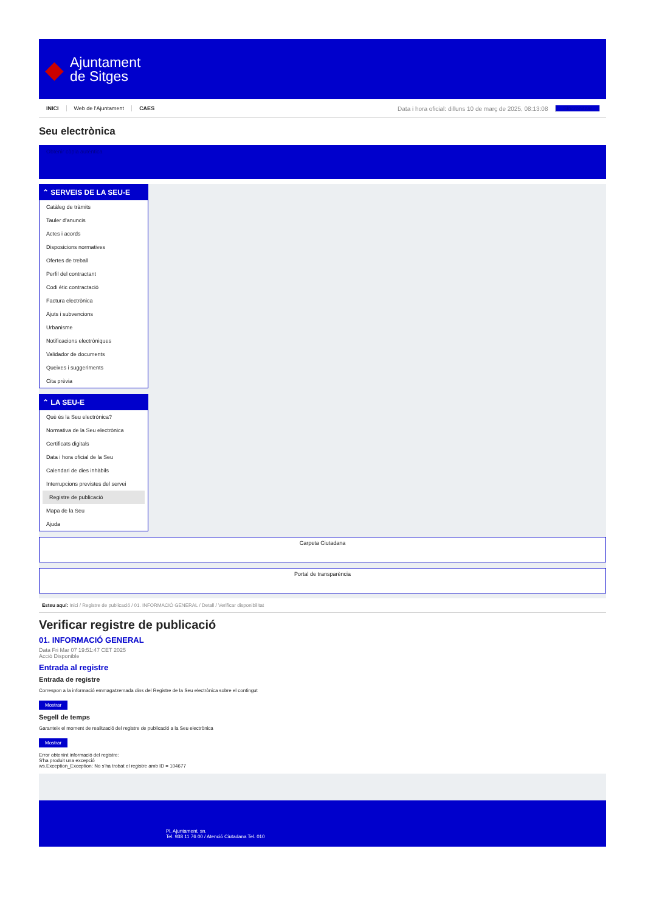◆
Ajuntament
de Sitges
INICI Web de l'Ajuntament CAES Data i hora oficial: dilluns 10 de març de 2025, 08:13:08 Sincronitzar
Seu electrònica
Obtenir còpia autèntica
⌃ SERVEIS DE LA SEU-E
Catàleg de tràmits
Tauler d'anuncis
Actes i acords
Disposicions normatives
Ofertes de treball
Perfil del contractant
Codi ètic contractació
Factura electrònica
Ajuts i subvencions
Urbanisme
Notificacions electròniques
Validador de documents
Queixes i suggeriments
Cita prèvia
⌃ LA SEU-E
Què és la Seu electrònica?
Normativa de la Seu electrònica
Certificats digitals
Data i hora oficial de la Seu
Calendari de dies inhàbils
Interrupcions previstes del servei
Registre de publicació
Mapa de la Seu
Ajuda
Carpeta Ciutadana
Portal de transparència
Esteu aquí: Inici / Registre de publicació / 01. INFORMACIÓ GENERAL / Detall / Verificar disponibilitat
Verificar registre de publicació
01. INFORMACIÓ GENERAL
Data Fri Mar 07 19:51:47 CET 2025
Acció Disponible
Entrada al registre
Entrada de registre
Correspon a la informació emmagatzemada dins del Registre de la Seu electrònica sobre el contingut
Mostrar
Segell de temps
Garanteix el moment de realització del registre de publicació a la Seu electrònica
Mostrar
Error obtenint informació del registre:
S'ha produit una excepció
ws.Exception_Exception: No s'ha trobat el registre amb ID = 104677
Pl. Ajuntament, sn.
Tel. 938 11 76 00 / Atenció Ciutadana Tel. 010